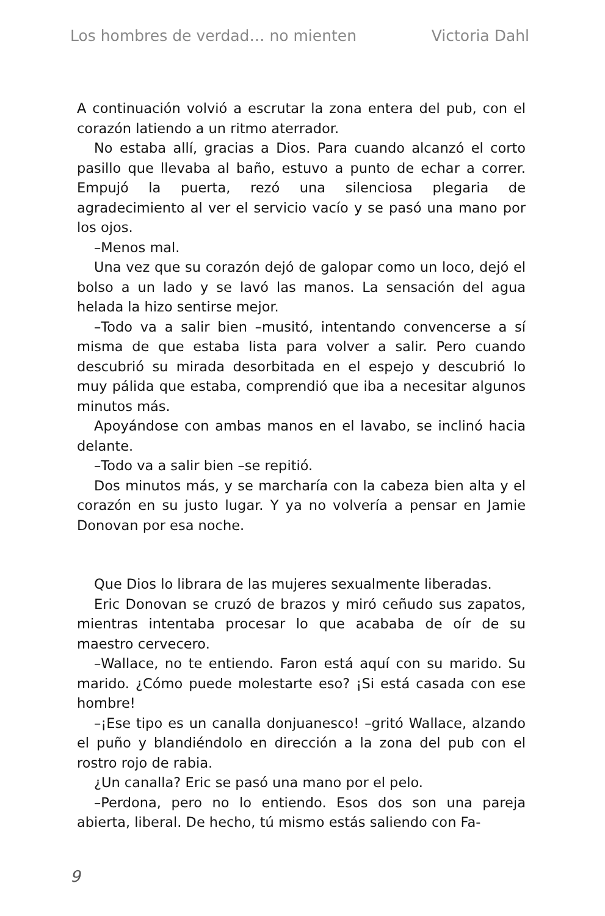Los hombres de verdad… no mienten Victoria Dahl
A continuación volvió a escrutar la zona entera del pub, con el corazón latiendo a un ritmo aterrador.
No estaba allí, gracias a Dios. Para cuando alcanzó el corto pasillo que llevaba al baño, estuvo a punto de echar a correr. Empujó la puerta, rezó una silenciosa plegaria de agradecimiento al ver el servicio vacío y se pasó una mano por los ojos.
–Menos mal.
Una vez que su corazón dejó de galopar como un loco, dejó el bolso a un lado y se lavó las manos. La sensación del agua helada la hizo sentirse mejor.
–Todo va a salir bien –musitó, intentando convencerse a sí misma de que estaba lista para volver a salir. Pero cuando descubrió su mirada desorbitada en el espejo y descubrió lo muy pálida que estaba, comprendió que iba a necesitar algunos minutos más.
Apoyándose con ambas manos en el lavabo, se inclinó hacia delante.
–Todo va a salir bien –se repitió.
Dos minutos más, y se marcharía con la cabeza bien alta y el corazón en su justo lugar. Y ya no volvería a pensar en Jamie Donovan por esa noche.
Que Dios lo librara de las mujeres sexualmente liberadas.
Eric Donovan se cruzó de brazos y miró ceñudo sus zapatos, mientras intentaba procesar lo que acababa de oír de su maestro cervecero.
–Wallace, no te entiendo. Faron está aquí con su marido. Su marido. ¿Cómo puede molestarte eso? ¡Si está casada con ese hombre!
–¡Ese tipo es un canalla donjuanesco! –gritó Wallace, alzando el puño y blandiéndolo en dirección a la zona del pub con el rostro rojo de rabia.
¿Un canalla? Eric se pasó una mano por el pelo.
–Perdona, pero no lo entiendo. Esos dos son una pareja abierta, liberal. De hecho, tú mismo estás saliendo con Fa-
9